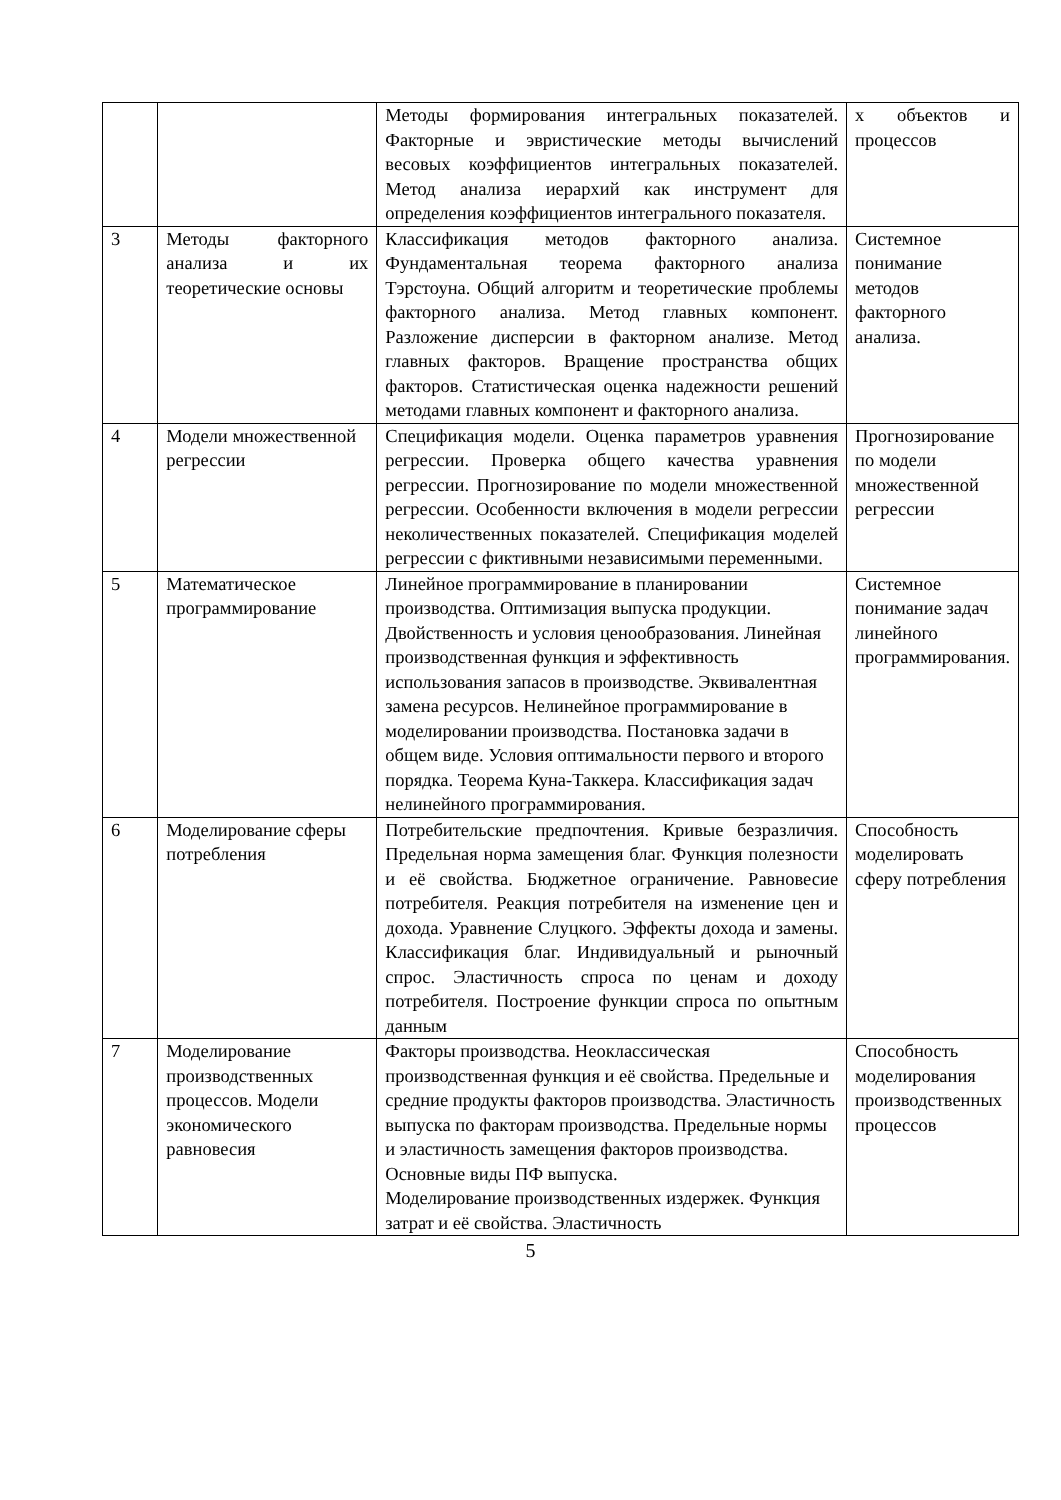| | | Методы формирования интегральных показателей. Факторные и эвристические методы вычислений весовых коэффициентов интегральных показателей. Метод анализа иерархий как инструмент для определения коэффициентов интегрального показателя. | х объектов и процессов |
| 3 | Методы факторного анализа и их теоретические основы | Классификация методов факторного анализа. Фундаментальная теорема факторного анализа Тэрстоуна. Общий алгоритм и теоретические проблемы факторного анализа. Метод главных компонент. Разложение дисперсии в факторном анализе. Метод главных факторов. Вращение пространства общих факторов. Статистическая оценка надежности решений методами главных компонент и факторного анализа. | Системное понимание методов факторного анализа. |
| 4 | Модели множественной регрессии | Спецификация модели. Оценка параметров уравнения регрессии. Проверка общего качества уравнения регрессии. Прогнозирование по модели множественной регрессии. Особенности включения в модели регрессии неколичественных показателей. Спецификация моделей регрессии с фиктивными независимыми переменными. | Прогнозирование по модели множественной регрессии |
| 5 | Математическое программирование | Линейное программирование в планировании производства. Оптимизация выпуска продукции. Двойственность и условия ценообразования. Линейная производственная функция и эффективность использования запасов в производстве. Эквивалентная замена ресурсов. Нелинейное программирование в моделировании производства. Постановка задачи в общем виде. Условия оптимальности первого и второго порядка. Теорема Куна-Таккера. Классификация задач нелинейного программирования. | Системное понимание задач линейного программирования. |
| 6 | Моделирование сферы потребления | Потребительские предпочтения. Кривые безразличия. Предельная норма замещения благ. Функция полезности и её свойства. Бюджетное ограничение. Равновесие потребителя. Реакция потребителя на изменение цен и дохода. Уравнение Слуцкого. Эффекты дохода и замены. Классификация благ. Индивидуальный и рыночный спрос. Эластичность спроса по ценам и доходу потребителя. Построение функции спроса по опытным данным | Способность моделировать сферу потребления |
| 7 | Моделирование производственных процессов. Модели экономического равновесия | Факторы производства. Неоклассическая производственная функция и её свойства. Предельные и средние продукты факторов производства. Эластичность выпуска по факторам производства. Предельные нормы и эластичность замещения факторов производства. Основные виды ПФ выпуска. Моделирование производственных издержек. Функция затрат и её свойства. Эластичность | Способность моделирования производственных процессов |
5